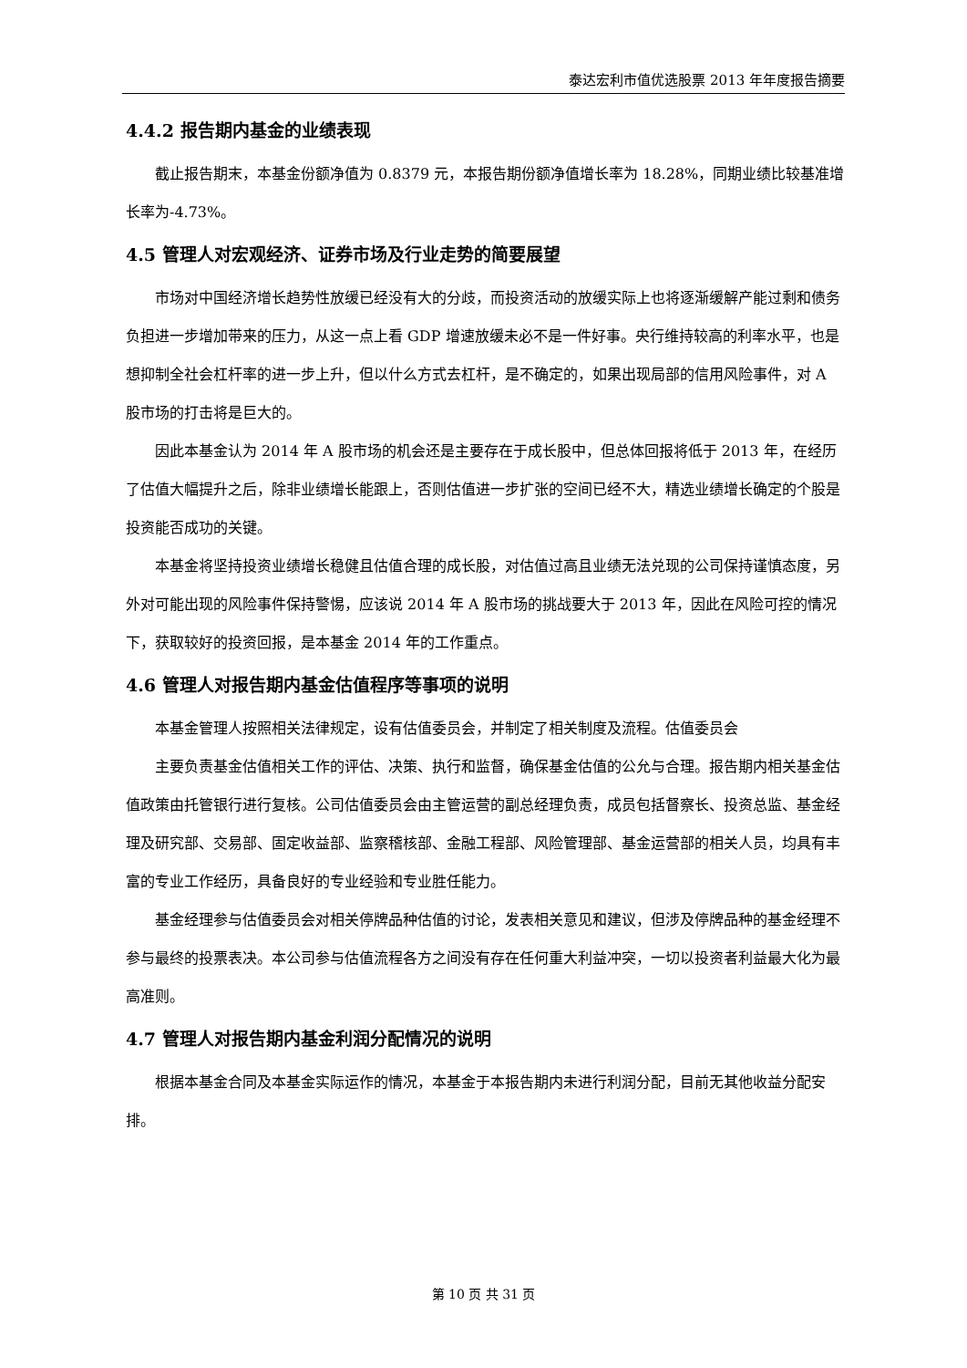泰达宏利市值优选股票 2013 年年度报告摘要
4.4.2 报告期内基金的业绩表现
截止报告期末，本基金份额净值为 0.8379 元，本报告期份额净值增长率为 18.28%，同期业绩比较基准增长率为-4.73%。
4.5 管理人对宏观经济、证券市场及行业走势的简要展望
市场对中国经济增长趋势性放缓已经没有大的分歧，而投资活动的放缓实际上也将逐渐缓解产能过剩和债务负担进一步增加带来的压力，从这一点上看 GDP 增速放缓未必不是一件好事。央行维持较高的利率水平，也是想抑制全社会杠杆率的进一步上升，但以什么方式去杠杆，是不确定的，如果出现局部的信用风险事件，对 A 股市场的打击将是巨大的。
因此本基金认为 2014 年 A 股市场的机会还是主要存在于成长股中，但总体回报将低于 2013 年，在经历了估值大幅提升之后，除非业绩增长能跟上，否则估值进一步扩张的空间已经不大，精选业绩增长确定的个股是投资能否成功的关键。
本基金将坚持投资业绩增长稳健且估值合理的成长股，对估值过高且业绩无法兑现的公司保持谨慎态度，另外对可能出现的风险事件保持警惕，应该说 2014 年 A 股市场的挑战要大于 2013 年，因此在风险可控的情况下，获取较好的投资回报，是本基金 2014 年的工作重点。
4.6 管理人对报告期内基金估值程序等事项的说明
本基金管理人按照相关法律规定，设有估值委员会，并制定了相关制度及流程。估值委员会
主要负责基金估值相关工作的评估、决策、执行和监督，确保基金估值的公允与合理。报告期内相关基金估值政策由托管银行进行复核。公司估值委员会由主管运营的副总经理负责，成员包括督察长、投资总监、基金经理及研究部、交易部、固定收益部、监察稽核部、金融工程部、风险管理部、基金运营部的相关人员，均具有丰富的专业工作经历，具备良好的专业经验和专业胜任能力。
基金经理参与估值委员会对相关停牌品种估值的讨论，发表相关意见和建议，但涉及停牌品种的基金经理不参与最终的投票表决。本公司参与估值流程各方之间没有存在任何重大利益冲突，一切以投资者利益最大化为最高准则。
4.7 管理人对报告期内基金利润分配情况的说明
根据本基金合同及本基金实际运作的情况，本基金于本报告期内未进行利润分配，目前无其他收益分配安排。
第 10 页 共 31 页